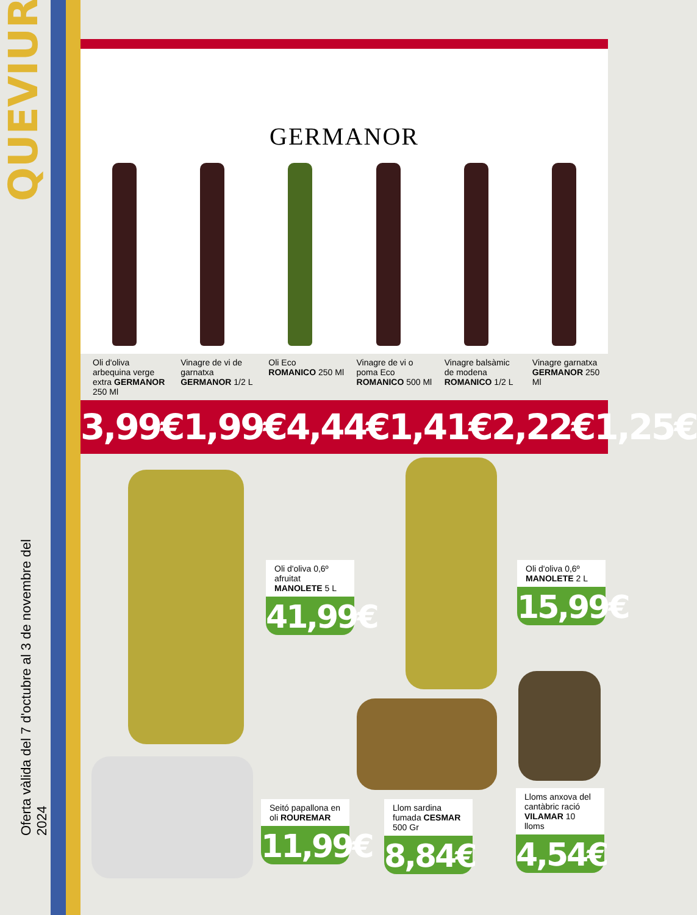QUEVIURES
Oferta vàlida del 7 d'octubre al 3 de novembre del 2024
GERMANOR
Oli d'oliva arbequina verge extra GERMANOR 250 Ml
Vinagre de vi de garnatxa GERMANOR 1/2 L
Oli Eco ROMANICO 250 Ml Vinagre de vi o poma Eco ROMANICO 500 Ml
Vinagre balsàmic de modena ROMANICO 1/2 L
Vinagre garnatxa GERMANOR 250 Ml
3,99€ 1,99€ 4,44€ 1,41€ 2,22€ 1,25€
Oli d'oliva 0,6º afruitat MANOLETE 5 L
41,99€
Oli d'oliva 0,6º MANOLETE 2 L
15,99€
Seitó papallona en oli ROUREMAR
11,99€
Llom sardina fumada CESMAR 500 Gr
8,84€
Lloms anxova del cantàbric ració VILAMAR 10 lloms
4,54€